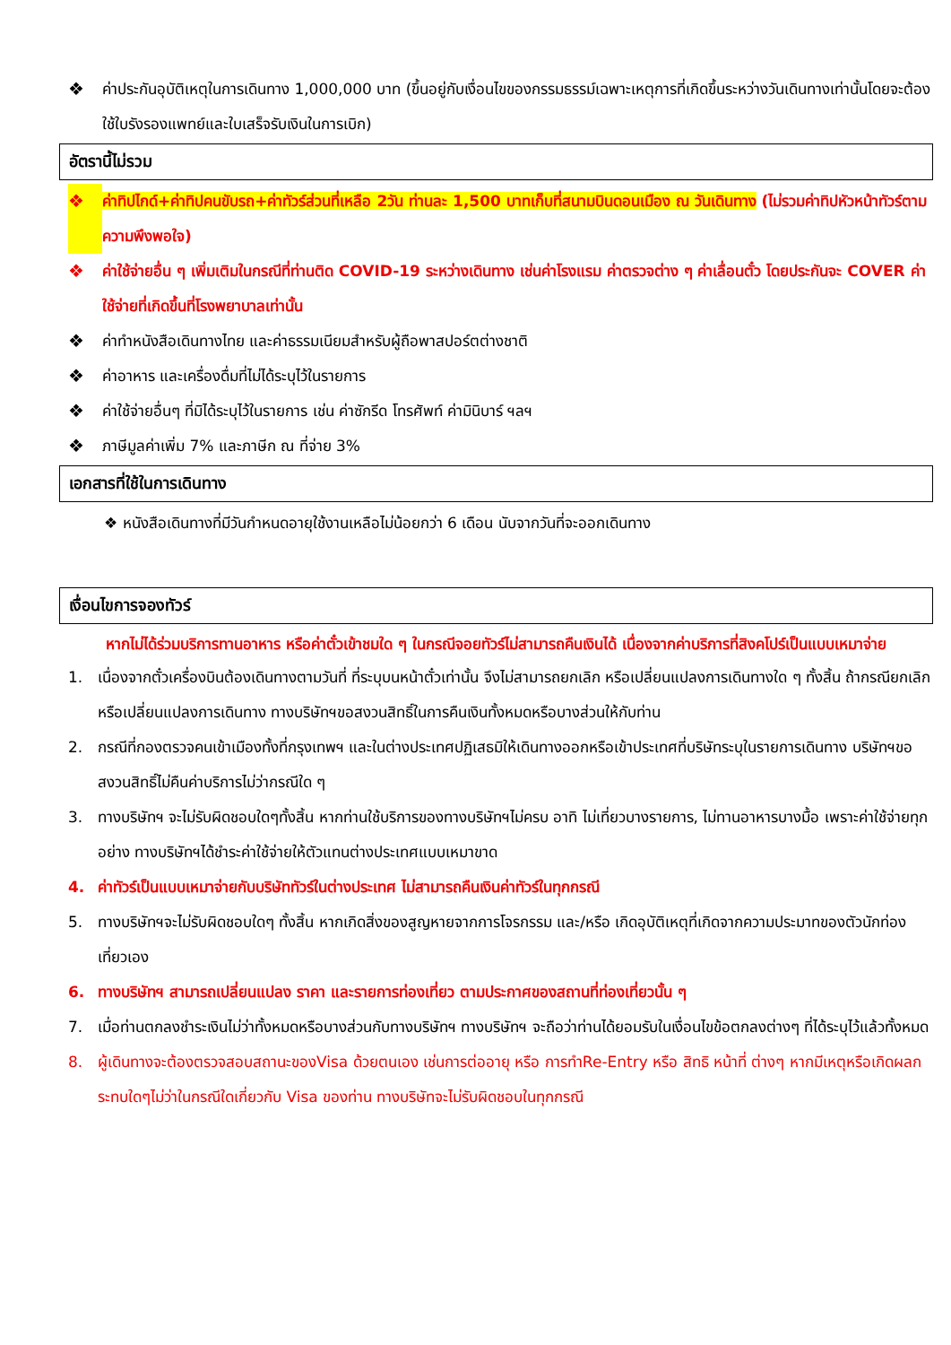❖ ค่าประกันอุบัติเหตุในการเดินทาง 1,000,000 บาท (ขึ้นอยู่กับเงื่อนไขของกรรมธรรม์เฉพาะเหตุการที่เกิดขึ้นระหว่างวันเดินทางเท่านั้นโดยจะต้องใช้ใบรังรองแพทย์และใบเสร็จรับเงินในการเบิก)
อัตรานี้ไม่รวม
❖ ค่าทิปไกด์+ค่าทิปคนขับรถ+ค่าทัวร์ส่วนที่เหลือ 2วัน ท่านละ 1,500 บาทเก็บที่สนามบินดอนเมือง ณ วันเดินทาง (ไม่รวมค่าทิปหัวหน้าทัวร์ตามความพึงพอใจ)
❖ ค่าใช้จ่ายอื่น ๆ เพิ่มเติมในกรณีที่ท่านติด COVID-19 ระหว่างเดินทาง เช่นค่าโรงแรม ค่าตรวจต่าง ๆ ค่าเลื่อนตั๋ว โดยประกันจะ COVER ค่าใช้จ่ายที่เกิดขึ้นที่โรงพยาบาลเท่านั้น
❖ ค่าทำหนังสือเดินทางไทย และค่าธรรมเนียมสำหรับผู้ถือพาสปอร์ตต่างชาติ
❖ ค่าอาหาร และเครื่องดื่มที่ไม่ได้ระบุไว้ในรายการ
❖ ค่าใช้จ่ายอื่นๆ ที่มิได้ระบุไว้ในรายการ เช่น ค่าซักรีด โทรศัพท์ ค่ามินิบาร์ ฯลฯ
❖ ภาษีมูลค่าเพิ่ม 7% และภาษีก ณ ที่จ่าย 3%
เอกสารที่ใช้ในการเดินทาง
❖ หนังสือเดินทางที่มีวันกำหนดอายุใช้งานเหลือไม่น้อยกว่า 6 เดือน นับจากวันที่จะออกเดินทาง
เงื่อนไขการจองทัวร์
หากไม่ได้ร่วมบริการทานอาหาร หรือค่าตั๋วเข้าชมใด ๆ ในกรณีจอยทัวร์ไม่สามารถคืนเงินได้ เนื่องจากค่าบริการที่สิงคโปร์เป็นแบบเหมาจ่าย
1. เนื่องจากตั๋วเครื่องบินต้องเดินทางตามวันที่ ที่ระบุบนหน้าตั๋วเท่านั้น จึงไม่สามารถยกเลิก หรือเปลี่ยนแปลงการเดินทางใด ๆ ทั้งสิ้น ถ้ากรณียกเลิก หรือเปลี่ยนแปลงการเดินทาง ทางบริษัทฯขอสงวนสิทธิ์ในการคืนเงินทั้งหมดหรือบางส่วนให้กับท่าน
2. กรณีที่กองตรวจคนเข้าเมืองทั้งที่กรุงเทพฯ และในต่างประเทศปฏิเสธมิให้เดินทางออกหรือเข้าประเทศที่บริษัทระบุในรายการเดินทาง บริษัทฯขอสงวนสิทธิ์ไม่คืนค่าบริการไม่ว่ากรณีใด ๆ
3. ทางบริษัทฯ จะไม่รับผิดชอบใดๆทั้งสิ้น หากท่านใช้บริการของทางบริษัทฯไม่ครบ อาทิ ไม่เที่ยวบางรายการ, ไม่ทานอาหารบางมื้อ เพราะค่าใช้จ่ายทุกอย่าง ทางบริษัทฯได้ชำระค่าใช้จ่ายให้ตัวแทนต่างประเทศแบบเหมาขาด
4. ค่าทัวร์เป็นแบบเหมาจ่ายกับบริษัททัวร์ในต่างประเทศ ไม่สามารถคืนเงินค่าทัวร์ในทุกกรณี
5. ทางบริษัทฯจะไม่รับผิดชอบใดๆ ทั้งสิ้น หากเกิดสิ่งของสูญหายจากการโจรกรรม และ/หรือ เกิดอุบัติเหตุที่เกิดจากความประมาทของตัวนักท่องเที่ยวเอง
6. ทางบริษัทฯ สามารถเปลี่ยนแปลง ราคา และรายการท่องเที่ยว ตามประกาศของสถานที่ท่องเที่ยวนั้น ๆ
7. เมื่อท่านตกลงชำระเงินไม่ว่าทั้งหมดหรือบางส่วนกับทางบริษัทฯ ทางบริษัทฯ จะถือว่าท่านได้ยอมรับในเงื่อนไขข้อตกลงต่างๆ ที่ได้ระบุไว้แล้วทั้งหมด
8. ผู้เดินทางจะต้องตรวจสอบสถานะของVisa ด้วยตนเอง เช่นการต่ออายุ หรือ การทำRe-Entry หรือ สิทธิ หน้าที่ ต่างๆ หากมีเหตุหรือเกิดผลกระทบใดๆไม่ว่าในกรณีใดเกี่ยวกับ Visa ของท่าน ทางบริษัทจะไม่รับผิดชอบในทุกกรณี